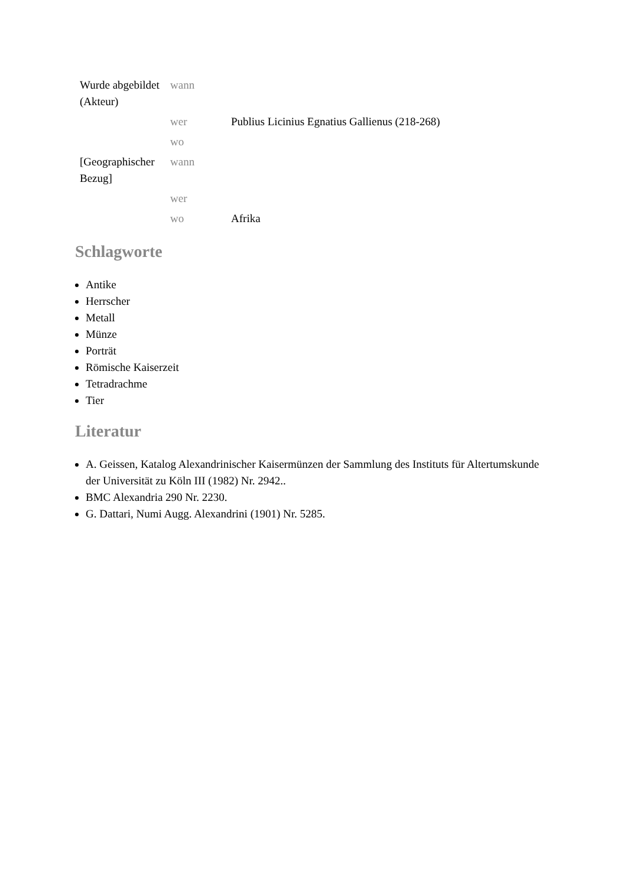| Wurde abgebildet (Akteur) | wann | |
| | wer | Publius Licinius Egnatius Gallienus (218-268) |
| | wo | |
| [Geographischer Bezug] | wann | |
| | wer | |
| | wo | Afrika |
Schlagworte
Antike
Herrscher
Metall
Münze
Porträt
Römische Kaiserzeit
Tetradrachme
Tier
Literatur
A. Geissen, Katalog Alexandrinischer Kaisermünzen der Sammlung des Instituts für Altertumskunde der Universität zu Köln III (1982) Nr. 2942..
BMC Alexandria 290 Nr. 2230.
G. Dattari, Numi Augg. Alexandrini (1901) Nr. 5285.